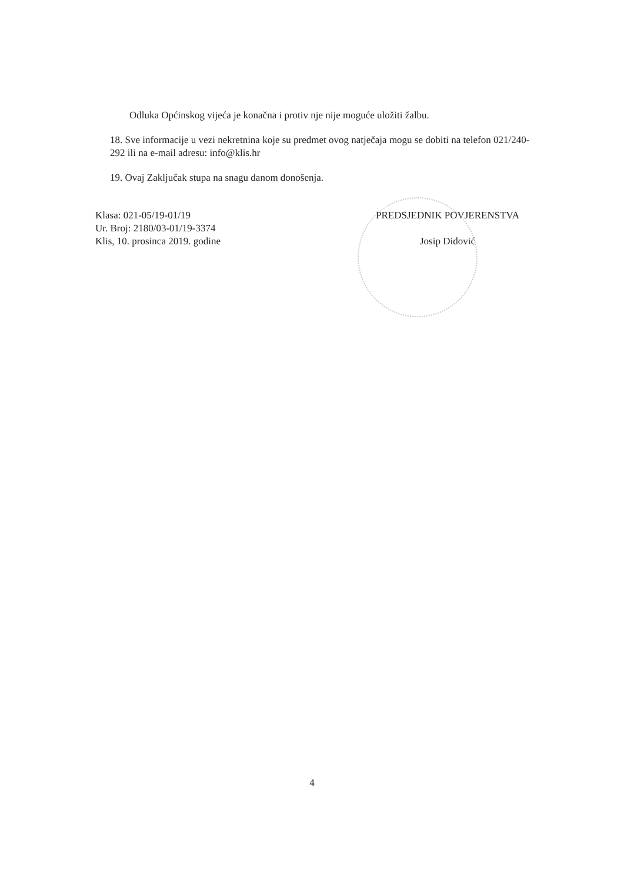Odluka Općinskog vijeća je konačna i protiv nje nije moguće uložiti žalbu.
18. Sve informacije u vezi nekretnina koje su predmet ovog natječaja mogu se dobiti na telefon 021/240-292 ili na e-mail adresu: info@klis.hr
19. Ovaj Zaključak stupa na snagu danom donošenja.
Klasa: 021-05/19-01/19
Ur. Broj: 2180/03-01/19-3374
Klis, 10. prosinca 2019. godine
PREDSJEDNIK POVJERENSTVA
Josip Didović
4